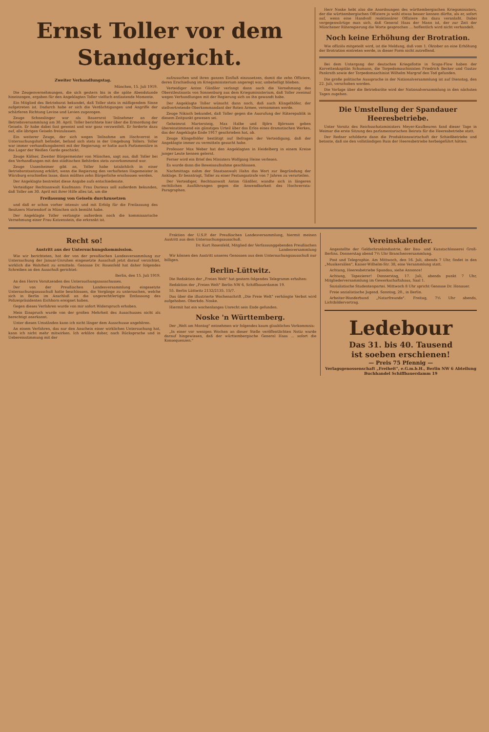Ernst Toller vor dem Standgericht.
Zweiter Verhandlungstag.
München, 15. Juli 1919.
Die Zeugenvernehmungen, die sich gestern bis in die späte Abendstunde hineinzogen, ergaben für den Angeklagten Toller vielfach entlastende Momente.
Ein Mitglied des Betriebsrat bekundet, daß Toller stets in mäßigendem Sinne aufgetreten ist. Dadurch habe er sich die Verdächtigungen und Angriffe der schärferen Richtung Levine und Levien zugezogen.
Zeuge Schneslinger war als Bauernrat Teilnehmer an der Betriebsversammlung am 30. April. Toller berichtete hier über die Ermordung der Geiseln. Er habe dabei fast geweint und war ganz verzweifelt. Er forderte dazu auf, alle übrigen Geiseln freizulassen.
Ein weiterer Zeuge, der sich wegen Teilnahme am Hochverrat in Untersuchungshaft befindet, befand sich stets in der Umgebung Tollers. Toller war immer verhandlungsbereit mit der Regierung; er hatte auch Parlamentäre in das Lager der Weißen Garde geschickt.
Zeuge Küfner, Zweiter Bürgermeister von München, sagt aus, daß Toller bei den Verhandlungen mit den städtischen Behörden stets zuvorkommend war.
Zeuge Ussenheimer gibt an, Toller habe tatsächlich in einer Betriebsratssitzung erklärt, wenn die Regierung den verhafteten Hagemeister in Würzburg erschießen lasse, dann müßten zehn Bürgerliche erschossen werden.
Der Angeklagte bestreitet diese Angabe aufs entschiedenste.
Verteidiger Rechtsanwalt Kaufmann: Frau Durieux soll außerdem bekunden, daß Toller am 30. April mit ihrer Hilfe alles tat, um die
Freilassung von Geiseln durchzusetzen
und daß er schon vorher intensiv und mit Erfolg für die Freilassung des Besitzers Mariendorf in München sich bemüht habe.
Der Angeklagte Toller verlangte außerdem noch die kommissarische Vernehmung einer Frau Katzenstein, die erkrankt ist.
aufzusuchen und ihren ganzen Einfluß einzusetzen, damit die zehn Offiziere, deren Erschießung im Kriegsministerium angeregt war, unbehelligt blieben.
Verteidiger Anton Gänßler verlangt dann auch die Vernehmung des Oberstleutnants von Sonnenburg aus dem Kriegsministerium, daß Toller zweimal wegen Verhandlungen mit der Regierung sich an ihn gewandt habe.
Der Angeklagte Toller wünscht dann noch, daß auch Klingelhöfer, der stellvertretende Oberkommandant der Roten Armee, vernommen werde.
Zeuge Nikisch bekundet, daß Toller gegen die Ausrufung der Räterepublik in diesem Zeitpunkt gewesen sei.
Geheimrat Martersteig, Max Halbe und Björn Björnson geben übereinstimmend ein günstiges Urteil über das Erlos eines dramatischen Werkes, das der Angeklagte Ende 1917 geschrieben hat, ab.
Zeuge Klingelhöfer bestätigt auf Befragen der Verteidigung, daß der Angeklagte immer zu vermitteln gesucht habe.
Professor Max Weber hat den Angeklagten in Heidelberg in einem Kreise junger Leute kennen gelernt.
Ferner wird ein Brief des Ministers Wolfgang Heine verlesen.
Es wurde dann die Beweisaufnahme geschlossen.
Nachmittags nahm der Staatsanwalt Hahn das Wort zur Begründung der Anklage. Er beantragt, Toller zu einer Festungsstrafe von 7 Jahren zu verurteilen.
Der Verteidiger, Rechtsanwalt Anton Gänßler, wandte sich in längeren rechtlichen Ausführungen gegen die Anwendbarkeit des Hochverrats-Paragraphen.
Herr Noske hebt also die Anordnungen des württembergischen Kriegsministers, der die württembergischen Offiziere ja wohl etwas besser kennen dürfte, als er, sofort auf, wenn eine Handvoll reaktionärer Offiziere ihn dazu veranlaßt. Dabei vergegenwärtige man sich, daß General Haas der Mann ist, der zur Zeit der Münchener Räteregierung die Worte gesprochen ... hoffentlich wird nicht verhandelt.
Noch keine Erhöhung der Brotration.
Wie offiziös mitgeteilt wird, ist die Meldung, daß vom 1. Oktober an eine Erhöhung der Brotration eintreten werde, in dieser Form nicht zutreffend.
Bei dem Untergang der deutschen Kriegsflotte in Scapa-Flow haben der Korvettenkapitän Schumann, die Torpedomaschinisten Friedrich Becker und Gustav Pankrath sowie der Torpedomaschinist Wilhelm Margraf den Tod gefunden.
Die große politische Aussprache in der Nationalversammlung ist auf Dienstag, den 22. Juli, verschoben worden.
Die Vorlage über die Betriebsräte wird der Nationalversammlung in den nächsten Tagen zugehen.
Die Umstellung der Spandauer Heeresbetriebe.
Unter Vorsitz des Reichsschatzministers Meyer-Kaufbeuren fand dieser Tage in Weimar die erste Sitzung des parlamentarischen Beirats für die Heeresbetriebe statt.
Der Redner schilderte dann die Produktionswirtschaft der Schießbetriebe und betonte, daß sie den vollständigen Ruin der Heeresbetriebe herbeigeführt hätten.
Recht so!
Austritt aus der Untersuchungskommission.
Wie wir berichteten, hat der von der preußischen Landesversammlung zur Untersuchung der Januar-Unruhen eingesetzte Ausschuß jetzt darauf verzichtet, wirklich die Wahrheit zu ermitteln. Genosse Dr. Rosenfeld hat daher folgendes Schreiben an den Ausschuß gerichtet:
Berlin, den 15. Juli 1919.
An den Herrn Vorsitzenden des Untersuchungsausschusses.
Der von der Preußischen Landesversammlung eingesetzte Untersuchungsausschuß hatte beschlossen, die Vorgänge zu untersuchen, welche sich in Berlin im Anschluß an die ungerechtfertigte Entlassung des Polizeipräsidenten Eichhorn ereignet haben.
Gegen dieses Verfahren wurde von mir sofort Widerspruch erhoben.
Mein Einspruch wurde von der großen Mehrheit des Ausschusses nicht als berechtigt anerkannt.
Unter diesen Umständen kann ich nicht länger dem Ausschusse angehören.
An einem Verfahren, das nur den Anschein einer wirklichen Untersuchung hat, kann ich nicht mehr mitwirken. Ich erkläre daher, nach Rücksprache und in Uebereinstimmung mit der
Fraktion der U.S.P. der Preußischen Landesversammlung, hiermit meinen Austritt aus dem Untersuchungsausschuß.
Dr. Kurt Rosenfeld, Mitglied der Verfassunggebenden Preußischen Landesversammlung
Wir können den Austritt unseres Genossen aus dem Untersuchungsausschuß nur billigen.
Berlin-Lüttwitz.
Die Redaktion der „Freien Welt" hat gestern folgendes Telegramm erhalten:
Redaktion der „Freien Welt" Berlin NW 6, Schiffbauerdamm 19.
55. Berlin Lüttwitz 2132/2135. 15/7.
Das über die illustrierte Wochenschrift „Die Freie Welt" verhängte Verbot wird aufgehoben. Oberkdo. Noske.
Hiermit hat ein wochenlanges Unrecht sein Ende gefunden.
Noske 'n Württemberg.
Der „Welt am Montag" entnehmen wir folgendes kaum glaubliches Vorkommnis:
„In einer vor wenigen Wochen an dieser Stelle veröffentlichten Notiz wurde darauf hingewiesen, daß der württembergische General Haas ... sofort die Konsequenzen."
Vereinskalender.
Angestellte der Geldschrankindustrie, der Bau- und Kunstschlosserei Groß-Berlins. Donnerstag abend 7½ Uhr Branchenversammlung.
Post und Telegraphie. Am Mittwoch, den 16. Juli, abends 7 Uhr, findet in den „Musikersälen", Kaiser-Wilhelm-Str. 38, eine Versammlung statt.
Achtung, Heeresbetriebe Spandau, siehe Annonce!
Achtung, Tapezierer! Donnerstag, 17. Juli, abends punkt 7 Uhr, Mitgliederversammlung im Gewerkschaftshaus, Saal 1.
Sozialistische Studentenpartei. Mittwoch 8 Uhr spricht Genosse Dr. Honauer.
Freie sozialistische Jugend. Sonntag, 20., in Berlin.
Arbeiter-Wanderbund „Naturfreunde". Freitag, 7½ Uhr abends, Lichtbildervortrag.
Ledebour
Das 31. bis 40. Tausend
ist soeben erschienen!
— Preis 75 Pfennig —
Verlagsgenossenschaft „Freiheit", e.G.m.b.H., Berlin NW 6 Abteilung Buchhandel Schiffbauerdamm 19